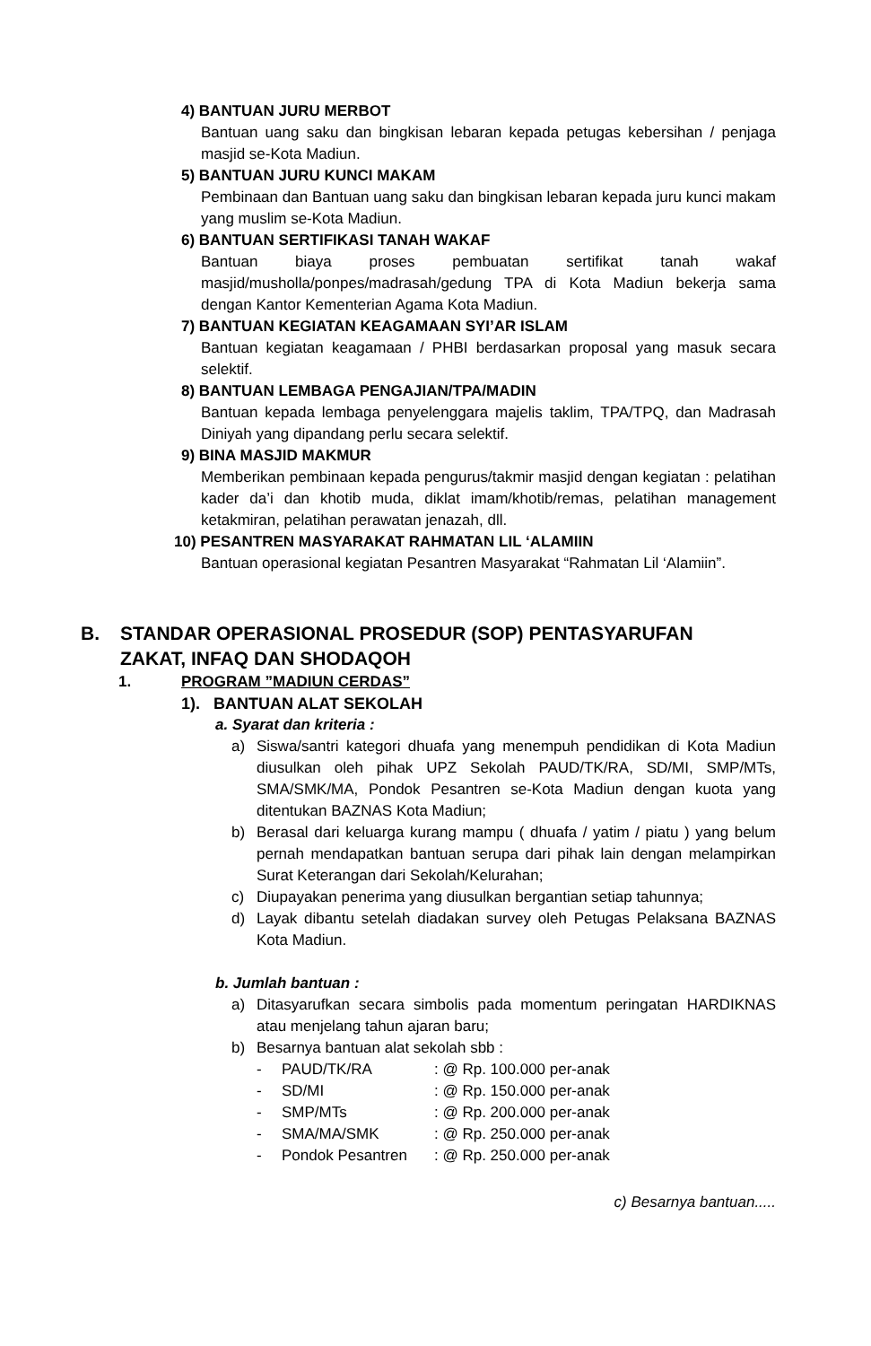4) BANTUAN JURU MERBOT
Bantuan uang saku dan bingkisan lebaran kepada petugas kebersihan / penjaga masjid se-Kota Madiun.
5) BANTUAN JURU KUNCI MAKAM
Pembinaan dan Bantuan uang saku dan bingkisan lebaran kepada juru kunci makam yang muslim se-Kota Madiun.
6) BANTUAN SERTIFIKASI TANAH WAKAF
Bantuan biaya proses pembuatan sertifikat tanah wakaf masjid/musholla/ponpes/madrasah/gedung TPA di Kota Madiun bekerja sama dengan Kantor Kementerian Agama Kota Madiun.
7) BANTUAN KEGIATAN KEAGAMAAN SYI’AR ISLAM
Bantuan kegiatan keagamaan / PHBI berdasarkan proposal yang masuk secara selektif.
8) BANTUAN LEMBAGA PENGAJIAN/TPA/MADIN
Bantuan kepada lembaga penyelenggara majelis taklim, TPA/TPQ, dan Madrasah Diniyah yang dipandang perlu secara selektif.
9) BINA MASJID MAKMUR
Memberikan pembinaan kepada pengurus/takmir masjid dengan kegiatan : pelatihan kader da’i dan khotib muda, diklat imam/khotib/remas, pelatihan management ketakmiran, pelatihan perawatan jenazah, dll.
10) PESANTREN MASYARAKAT RAHMATAN LIL ‘ALAMIIN
Bantuan operasional kegiatan Pesantren Masyarakat “Rahmatan Lil ‘Alamiin”.
B. STANDAR OPERASIONAL PROSEDUR (SOP) PENTASYARUFAN
ZAKAT, INFAQ DAN SHODAQOH
1. PROGRAM ”MADIUN CERDAS”
1). BANTUAN ALAT SEKOLAH
a. Syarat dan kriteria :
a) Siswa/santri kategori dhuafa yang menempuh pendidikan di Kota Madiun diusulkan oleh pihak UPZ Sekolah PAUD/TK/RA, SD/MI, SMP/MTs, SMA/SMK/MA, Pondok Pesantren se-Kota Madiun dengan kuota yang ditentukan BAZNAS Kota Madiun;
b) Berasal dari keluarga kurang mampu ( dhuafa / yatim / piatu ) yang belum pernah mendapatkan bantuan serupa dari pihak lain dengan melampirkan Surat Keterangan dari Sekolah/Kelurahan;
c) Diupayakan penerima yang diusulkan bergantian setiap tahunnya;
d) Layak dibantu setelah diadakan survey oleh Petugas Pelaksana BAZNAS Kota Madiun.
b. Jumlah bantuan :
a) Ditasyarufkan secara simbolis pada momentum peringatan HARDIKNAS atau menjelang tahun ajaran baru;
b) Besarnya bantuan alat sekolah sbb :
- PAUD/TK/RA: @ Rp. 100.000 per-anak
- SD/MI: @ Rp. 150.000 per-anak
- SMP/MTs: @ Rp. 200.000 per-anak
- SMA/MA/SMK: @ Rp. 250.000 per-anak
- Pondok Pesantren: @ Rp. 250.000 per-anak
c) Besarnya bantuan.....